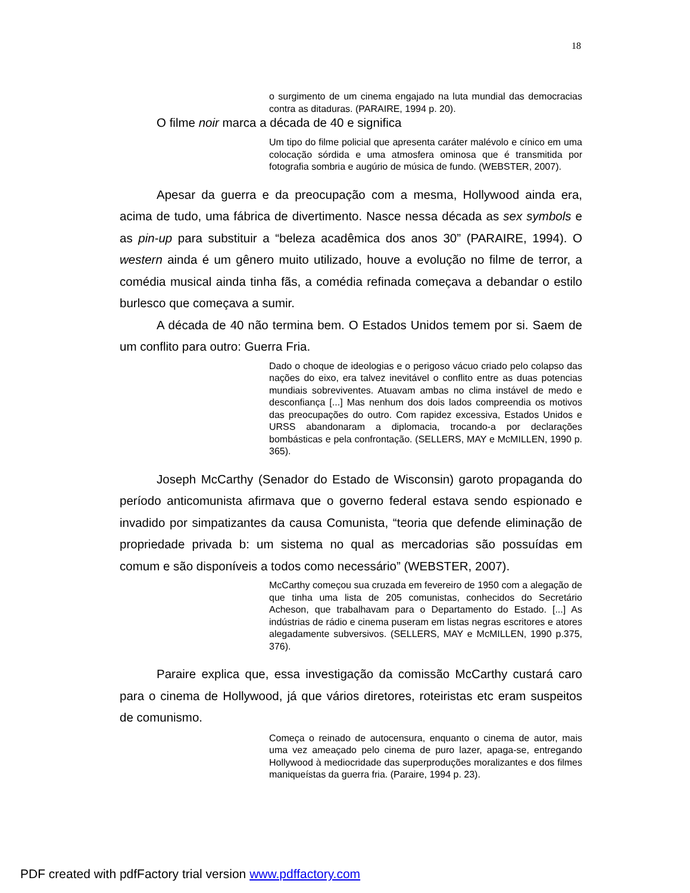18
o surgimento de um cinema engajado na luta mundial das democracias contra as ditaduras. (PARAIRE, 1994 p. 20).
O filme noir marca a década de 40 e significa
Um tipo do filme policial que apresenta caráter malévolo e cínico em uma colocação sórdida e uma atmosfera ominosa que é transmitida por fotografia sombria e augúrio de música de fundo. (WEBSTER, 2007).
Apesar da guerra e da preocupação com a mesma, Hollywood ainda era, acima de tudo, uma fábrica de divertimento. Nasce nessa década as sex symbols e as pin-up para substituir a “beleza acadêmica dos anos 30” (PARAIRE, 1994). O western ainda é um gênero muito utilizado, houve a evolução no filme de terror, a comédia musical ainda tinha fãs, a comédia refinada começava a debandar o estilo burlesco que começava a sumir.
A década de 40 não termina bem. O Estados Unidos temem por si. Saem de um conflito para outro: Guerra Fria.
Dado o choque de ideologias e o perigoso vácuo criado pelo colapso das nações do eixo, era talvez inevitável o conflito entre as duas potencias mundiais sobreviventes. Atuavam ambas no clima instável de medo e desconfiança [...] Mas nenhum dos dois lados compreendia os motivos das preocupações do outro. Com rapidez excessiva, Estados Unidos e URSS abandonaram a diplomacia, trocando-a por declarações bombásticas e pela confrontação. (SELLERS, MAY e McMILLEN, 1990 p. 365).
Joseph McCarthy (Senador do Estado de Wisconsin) garoto propaganda do período anticomunista afirmava que o governo federal estava sendo espionado e invadido por simpatizantes da causa Comunista, “teoria que defende eliminação de propriedade privada b: um sistema no qual as mercadorias são possuídas em comum e são disponíveis a todos como necessário” (WEBSTER, 2007).
McCarthy começou sua cruzada em fevereiro de 1950 com a alegação de que tinha uma lista de 205 comunistas, conhecidos do Secretário Acheson, que trabalhavam para o Departamento do Estado. [...] As indústrias de rádio e cinema puseram em listas negras escritores e atores alegadamente subversivos. (SELLERS, MAY e McMILLEN, 1990 p.375, 376).
Paraire explica que, essa investigação da comissão McCarthy custará caro para o cinema de Hollywood, já que vários diretores, roteiristas etc eram suspeitos de comunismo.
Começa o reinado de autocensura, enquanto o cinema de autor, mais uma vez ameaçado pelo cinema de puro lazer, apaga-se, entregando Hollywood à mediocridade das superproduções moralizantes e dos filmes maniqueístas da guerra fria. (Paraire, 1994 p. 23).
PDF created with pdfFactory trial version www.pdffactory.com